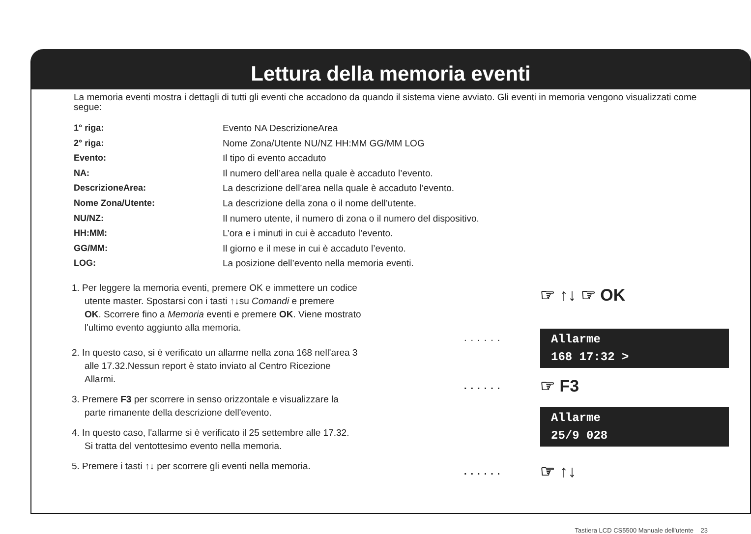Lettura della memoria eventi
La memoria eventi mostra i dettagli di tutti gli eventi che accadono da quando il sistema viene avviato. Gli eventi in memoria vengono visualizzati come segue:
1° riga: Evento NA DescrizioneArea
2° riga: Nome Zona/Utente NU/NZ HH:MM GG/MM LOG
Evento: Il tipo di evento accaduto
NA: Il numero dell’area nella quale è accaduto l’evento.
DescrizioneArea: La descrizione dell’area nella quale è accaduto l’evento.
Nome Zona/Utente: La descrizione della zona o il nome dell’utente.
NU/NZ: Il numero utente, il numero di zona o il numero del dispositivo.
HH:MM: L’ora e i minuti in cui è accaduto l’evento.
GG/MM: Il giorno e il mese in cui è accaduto l’evento.
LOG: La posizione dell’evento nella memoria eventi.
1. Per leggere la memoria eventi, premere OK e immettere un codice
utente master. Spostarsi con i tasti ↑↓su Comandi e premere
OK. Scorrere fino a Memoria eventi e premere OK. Viene mostrato
l'ultimo evento aggiunto alla memoria.
2. In questo caso, si è verificato un allarme nella zona 168 nell'area 3
alle 17.32.Nessun report è stato inviato al Centro Ricezione
Allarmi.
3. Premere F3 per scorrere in senso orizzontale e visualizzare la
parte rimanente della descrizione dell'evento.
4. In questo caso, l'allarme si è verificato il 25 settembre alle 17.32.
Si tratta del ventottesimo evento nella memoria.
5. Premere i tasti ↑↓ per scorrere gli eventi nella memoria.
☞ ↑↓ ☞ OK
......
Allarme
168 17:32 >
...... ☞ F3
Allarme
25/9 028
...... ☞ ↑↓
Tastiera LCD CS5500 Manuale dell'utente 23